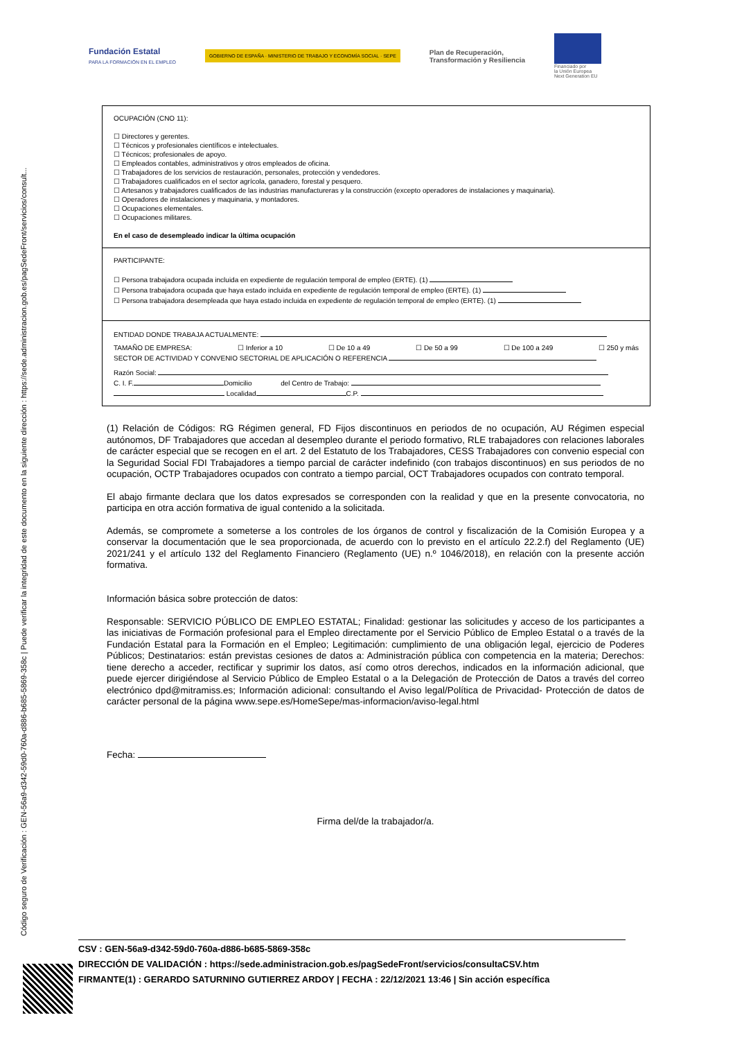Código seguro de Verificación : GEN-56a9-d342-59d0-760a-d886-b685-5869-358c | Puede verificar la integridad de este documento en la siguiente dirección : https://sede.administracion.gob.es/pagSedeFront/servicios/consult...
Fundación Estatal
PARA LA FORMACIÓN EN EL EMPLEO
GOBIERNO DE ESPAÑA · MINISTERIO DE TRABAJO Y ECONOMÍA SOCIAL · SEPE
Plan de Recuperación,
Transformación y Resiliencia
Financiado por
la Unión Europea
Next Generation EU
OCUPACIÓN (CNO 11):
☐ Directores y gerentes.
☐ Técnicos y profesionales científicos e intelectuales.
☐ Técnicos; profesionales de apoyo.
☐ Empleados contables, administrativos y otros empleados de oficina.
☐ Trabajadores de los servicios de restauración, personales, protección y vendedores.
☐ Trabajadores cualificados en el sector agrícola, ganadero, forestal y pesquero.
☐ Artesanos y trabajadores cualificados de las industrias manufactureras y la construcción (excepto operadores de instalaciones y maquinaria).
☐ Operadores de instalaciones y maquinaria, y montadores.
☐ Ocupaciones elementales.
☐ Ocupaciones militares.
En el caso de desempleado indicar la última ocupación
PARTICIPANTE:
☐ Persona trabajadora ocupada incluida en expediente de regulación temporal de empleo (ERTE). (1)
☐ Persona trabajadora ocupada que haya estado incluida en expediente de regulación temporal de empleo (ERTE). (1)
☐ Persona trabajadora desempleada que haya estado incluida en expediente de regulación temporal de empleo (ERTE). (1)
ENTIDAD DONDE TRABAJA ACTUALMENTE:
TAMAÑO DE EMPRESA: ☐ Inferior a 10 ☐ De 10 a 49 ☐ De 50 a 99 ☐ De 100 a 249 ☐ 250 y más
SECTOR DE ACTIVIDAD Y CONVENIO SECTORIAL DE APLICACIÓN O REFERENCIA
Razón Social:
C. I. F. Domicilio del Centro de Trabajo:
Localidad C.P.
(1) Relación de Códigos: RG Régimen general, FD Fijos discontinuos en periodos de no ocupación, AU Régimen especial autónomos, DF Trabajadores que accedan al desempleo durante el periodo formativo, RLE trabajadores con relaciones laborales de carácter especial que se recogen en el art. 2 del Estatuto de los Trabajadores, CESS Trabajadores con convenio especial con la Seguridad Social FDI Trabajadores a tiempo parcial de carácter indefinido (con trabajos discontinuos) en sus periodos de no ocupación, OCTP Trabajadores ocupados con contrato a tiempo parcial, OCT Trabajadores ocupados con contrato temporal.
El abajo firmante declara que los datos expresados se corresponden con la realidad y que en la presente convocatoria, no participa en otra acción formativa de igual contenido a la solicitada.
Además, se compromete a someterse a los controles de los órganos de control y fiscalización de la Comisión Europea y a conservar la documentación que le sea proporcionada, de acuerdo con lo previsto en el artículo 22.2.f) del Reglamento (UE) 2021/241 y el artículo 132 del Reglamento Financiero (Reglamento (UE) n.º 1046/2018), en relación con la presente acción formativa.
Información básica sobre protección de datos:
Responsable: SERVICIO PÚBLICO DE EMPLEO ESTATAL; Finalidad: gestionar las solicitudes y acceso de los participantes a las iniciativas de Formación profesional para el Empleo directamente por el Servicio Público de Empleo Estatal o a través de la Fundación Estatal para la Formación en el Empleo; Legitimación: cumplimiento de una obligación legal, ejercicio de Poderes Públicos; Destinatarios: están previstas cesiones de datos a: Administración pública con competencia en la materia; Derechos: tiene derecho a acceder, rectificar y suprimir los datos, así como otros derechos, indicados en la información adicional, que puede ejercer dirigiéndose al Servicio Público de Empleo Estatal o a la Delegación de Protección de Datos a través del correo electrónico dpd@mitramiss.es; Información adicional: consultando el Aviso legal/Política de Privacidad- Protección de datos de carácter personal de la página www.sepe.es/HomeSepe/mas-informacion/aviso-legal.html
Fecha:
Firma del/de la trabajador/a.
CSV : GEN-56a9-d342-59d0-760a-d886-b685-5869-358c
DIRECCIÓN DE VALIDACIÓN : https://sede.administracion.gob.es/pagSedeFront/servicios/consultaCSV.htm
FIRMANTE(1) : GERARDO SATURNINO GUTIERREZ ARDOY | FECHA : 22/12/2021 13:46 | Sin acción específica